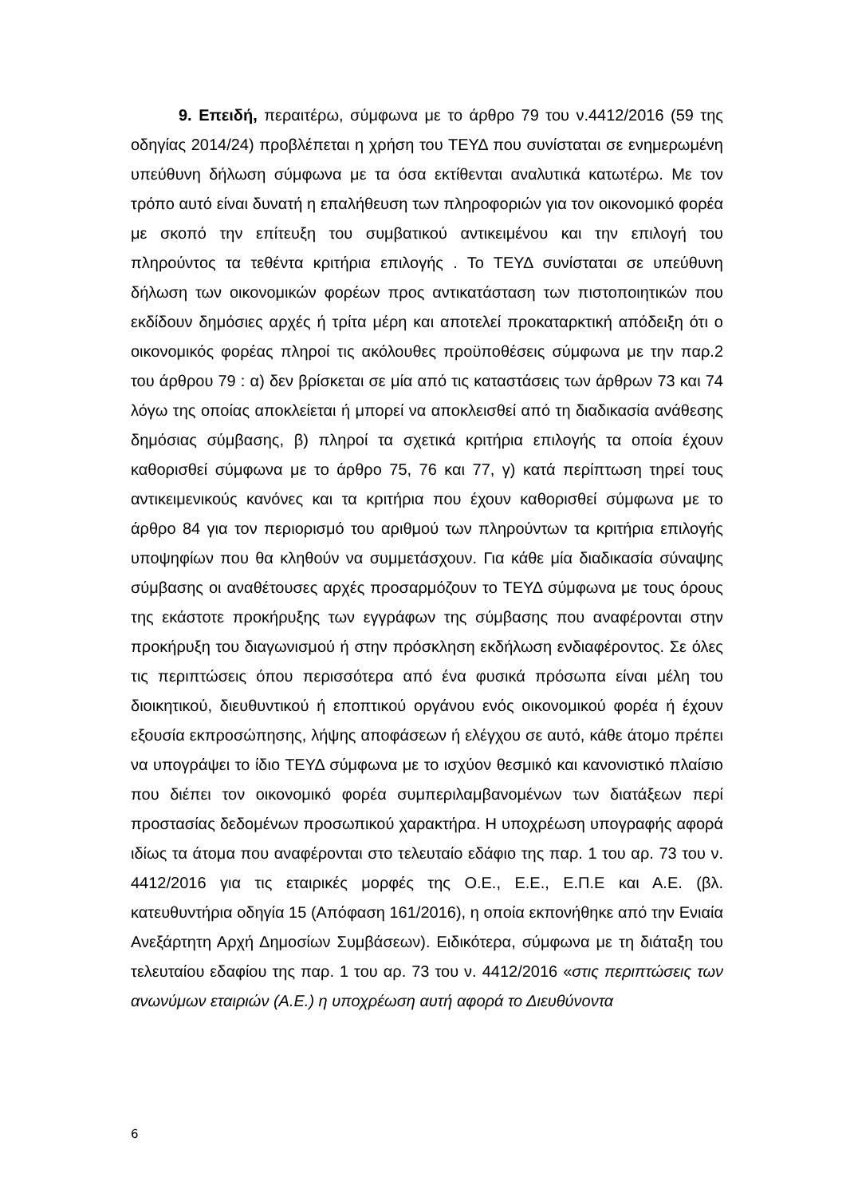9. Επειδή, περαιτέρω, σύμφωνα με το άρθρο 79 του ν.4412/2016 (59 της οδηγίας 2014/24) προβλέπεται η χρήση του ΤΕΥΔ που συνίσταται σε ενημερωμένη υπεύθυνη δήλωση σύμφωνα με τα όσα εκτίθενται αναλυτικά κατωτέρω. Με τον τρόπο αυτό είναι δυνατή η επαλήθευση των πληροφοριών για τον οικονομικό φορέα με σκοπό την επίτευξη του συμβατικού αντικειμένου και την επιλογή του πληρούντος τα τεθέντα κριτήρια επιλογής . Το ΤΕΥΔ συνίσταται σε υπεύθυνη δήλωση των οικονομικών φορέων προς αντικατάσταση των πιστοποιητικών που εκδίδουν δημόσιες αρχές ή τρίτα μέρη και αποτελεί προκαταρκτική απόδειξη ότι ο οικονομικός φορέας πληροί τις ακόλουθες προϋποθέσεις σύμφωνα με την παρ.2 του άρθρου 79 : α) δεν βρίσκεται σε μία από τις καταστάσεις των άρθρων 73 και 74 λόγω της οποίας αποκλείεται ή μπορεί να αποκλεισθεί από τη διαδικασία ανάθεσης δημόσιας σύμβασης, β) πληροί τα σχετικά κριτήρια επιλογής τα οποία έχουν καθορισθεί σύμφωνα με το άρθρο 75, 76 και 77, γ) κατά περίπτωση τηρεί τους αντικειμενικούς κανόνες και τα κριτήρια που έχουν καθορισθεί σύμφωνα με το άρθρο 84 για τον περιορισμό του αριθμού των πληρούντων τα κριτήρια επιλογής υποψηφίων που θα κληθούν να συμμετάσχουν. Για κάθε μία διαδικασία σύναψης σύμβασης οι αναθέτουσες αρχές προσαρμόζουν το ΤΕΥΔ σύμφωνα με τους όρους της εκάστοτε προκήρυξης των εγγράφων της σύμβασης που αναφέρονται στην προκήρυξη του διαγωνισμού ή στην πρόσκληση εκδήλωση ενδιαφέροντος. Σε όλες τις περιπτώσεις όπου περισσότερα από ένα φυσικά πρόσωπα είναι μέλη του διοικητικού, διευθυντικού ή εποπτικού οργάνου ενός οικονομικού φορέα ή έχουν εξουσία εκπροσώπησης, λήψης αποφάσεων ή ελέγχου σε αυτό, κάθε άτομο πρέπει να υπογράψει το ίδιο ΤΕΥΔ σύμφωνα με το ισχύον θεσμικό και κανονιστικό πλαίσιο που διέπει τον οικονομικό φορέα συμπεριλαμβανομένων των διατάξεων περί προστασίας δεδομένων προσωπικού χαρακτήρα. Η υποχρέωση υπογραφής αφορά ιδίως τα άτομα που αναφέρονται στο τελευταίο εδάφιο της παρ. 1 του αρ. 73 του ν. 4412/2016 για τις εταιρικές μορφές της Ο.Ε., Ε.Ε., Ε.Π.Ε και Α.Ε. (βλ. κατευθυντήρια οδηγία 15 (Απόφαση 161/2016), η οποία εκπονήθηκε από την Ενιαία Ανεξάρτητη Αρχή Δημοσίων Συμβάσεων). Ειδικότερα, σύμφωνα με τη διάταξη του τελευταίου εδαφίου της παρ. 1 του αρ. 73 του ν. 4412/2016 «στις περιπτώσεις των ανωνύμων εταιριών (Α.Ε.) η υποχρέωση αυτή αφορά το Διευθύνοντα
6